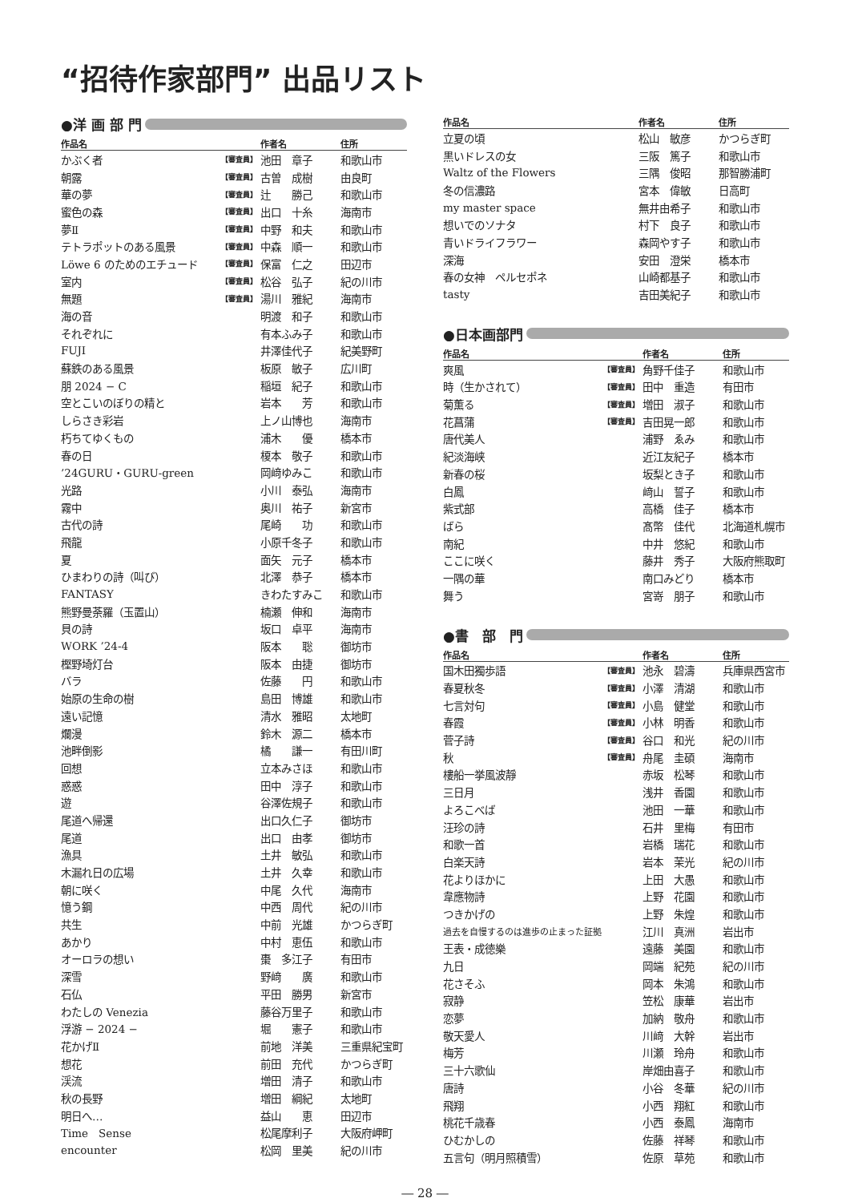“招待作家部門” 出品リスト
●洋 画 部 門
| 作品名 | | 作者名 | 住所 |
| --- | --- | --- | --- |
| かぶく者 | 【審査員】 | 池田 章子 | 和歌山市 |
| 朝露 | 【審査員】 | 古曽 成樹 | 由良町 |
| 華の夢 | 【審査員】 | 辻 勝己 | 和歌山市 |
| 蜜色の森 | 【審査員】 | 出口 十糸 | 海南市 |
| 夢Ⅱ | 【審査員】 | 中野 和夫 | 和歌山市 |
| テトラポットのある風景 | 【審査員】 | 中森 順一 | 和歌山市 |
| Löwe 6 のためのエチュード | 【審査員】 | 保富 仁之 | 田辺市 |
| 室内 | 【審査員】 | 松谷 弘子 | 紀の川市 |
| 無題 | 【審査員】 | 湯川 雅紀 | 海南市 |
| 海の音 | | 明渡 和子 | 和歌山市 |
| それぞれに | | 有本ふみ子 | 和歌山市 |
| FUJI | | 井澤佳代子 | 紀美野町 |
| 蘇鉄のある風景 | | 板原 敏子 | 広川町 |
| 朋 2024 − C | | 稲垣 紀子 | 和歌山市 |
| 空とこいのぼりの精と | | 岩本 芳 | 和歌山市 |
| しらさき彩岩 | | 上ノ山博也 | 海南市 |
| 朽ちてゆくもの | | 浦木 優 | 橋本市 |
| 春の日 | | 榎本 敬子 | 和歌山市 |
| ’24GURU・GURU-green | | 岡﨑ゆみこ | 和歌山市 |
| 光路 | | 小川 泰弘 | 海南市 |
| 霧中 | | 奥川 祐子 | 新宮市 |
| 古代の詩 | | 尾崎 功 | 和歌山市 |
| 飛龍 | | 小原千冬子 | 和歌山市 |
| 夏 | | 面矢 元子 | 橋本市 |
| ひまわりの詩（叫び） | | 北澤 恭子 | 橋本市 |
| FANTASY | | きわたすみこ | 和歌山市 |
| 熊野曼荼羅（玉置山） | | 楠瀬 伸和 | 海南市 |
| 貝の詩 | | 坂口 卓平 | 海南市 |
| WORK ’24-4 | | 阪本 聡 | 御坊市 |
| 樫野埼灯台 | | 阪本 由捷 | 御坊市 |
| バラ | | 佐藤 円 | 和歌山市 |
| 始原の生命の樹 | | 島田 博雄 | 和歌山市 |
| 遠い記憶 | | 清水 雅昭 | 太地町 |
| 爛漫 | | 鈴木 源二 | 橋本市 |
| 池畔倒影 | | 橘 謙一 | 有田川町 |
| 回想 | | 立本みさほ | 和歌山市 |
| 惑惑 | | 田中 淳子 | 和歌山市 |
| 遊 | | 谷澤佐規子 | 和歌山市 |
| 尾道へ帰還 | | 出口久仁子 | 御坊市 |
| 尾道 | | 出口 由孝 | 御坊市 |
| 漁具 | | 土井 敏弘 | 和歌山市 |
| 木漏れ日の広場 | | 土井 久幸 | 和歌山市 |
| 朝に咲く | | 中尾 久代 | 海南市 |
| 憶う鋼 | | 中西 周代 | 紀の川市 |
| 共生 | | 中前 光雄 | かつらぎ町 |
| あかり | | 中村 恵伍 | 和歌山市 |
| オーロラの想い | | 棗 多江子 | 有田市 |
| 深雪 | | 野﨑 廣 | 和歌山市 |
| 石仏 | | 平田 勝男 | 新宮市 |
| わたしの Venezia | | 藤谷万里子 | 和歌山市 |
| 浮游 − 2024 − | | 堀 憲子 | 和歌山市 |
| 花かげⅡ | | 前地 洋美 | 三重県紀宝町 |
| 想花 | | 前田 充代 | かつらぎ町 |
| 渓流 | | 増田 清子 | 和歌山市 |
| 秋の長野 | | 増田 綱紀 | 太地町 |
| 明日へ… | | 益山 恵 | 田辺市 |
| Time Sense | | 松尾摩利子 | 大阪府岬町 |
| encounter | | 松岡 里美 | 紀の川市 |
| 作品名 | | 作者名 | 住所 |
| --- | --- | --- | --- |
| 立夏の頃 | | 松山 敏彦 | かつらぎ町 |
| 黒いドレスの女 | | 三阪 篤子 | 和歌山市 |
| Waltz of the Flowers | | 三隅 俊昭 | 那智勝浦町 |
| 冬の信濃路 | | 宮本 偉敏 | 日高町 |
| my master space | | 無井由希子 | 和歌山市 |
| 想いでのソナタ | | 村下 良子 | 和歌山市 |
| 青いドライフラワー | | 森岡やす子 | 和歌山市 |
| 深海 | | 安田 澄栄 | 橋本市 |
| 春の女神 ペルセポネ | | 山崎都基子 | 和歌山市 |
| tasty | | 吉田美紀子 | 和歌山市 |
●日本画部門
| 作品名 | | 作者名 | 住所 |
| --- | --- | --- | --- |
| 爽風 | 【審査員】 | 角野千佳子 | 和歌山市 |
| 時（生かされて） | 【審査員】 | 田中 重造 | 有田市 |
| 菊薫る | 【審査員】 | 増田 淑子 | 和歌山市 |
| 花菖蒲 | 【審査員】 | 吉田晃一郎 | 和歌山市 |
| 唐代美人 | | 浦野 ゑみ | 和歌山市 |
| 紀淡海峡 | | 近江友紀子 | 橋本市 |
| 新春の桜 | | 坂梨とき子 | 和歌山市 |
| 白鳳 | | 﨑山 誓子 | 和歌山市 |
| 紫式部 | | 高橋 佳子 | 橋本市 |
| ばら | | 髙幣 佳代 | 北海道札幌市 |
| 南紀 | | 中井 悠紀 | 和歌山市 |
| ここに咲く | | 藤井 秀子 | 大阪府熊取町 |
| 一隅の華 | | 南口みどり | 橋本市 |
| 舞う | | 宮嵜 朋子 | 和歌山市 |
●書　部　門
| 作品名 | | 作者名 | 住所 |
| --- | --- | --- | --- |
| 国木田獨歩語 | 【審査員】 | 池永 碧濤 | 兵庫県西宮市 |
| 春夏秋冬 | 【審査員】 | 小澤 清湖 | 和歌山市 |
| 七言対句 | 【審査員】 | 小島 健堂 | 和歌山市 |
| 春霞 | 【審査員】 | 小林 明香 | 和歌山市 |
| 菅子詩 | 【審査員】 | 谷口 和光 | 紀の川市 |
| 秋 | 【審査員】 | 舟尾 圭碩 | 海南市 |
| 樓船一挙風波靜 | | 赤坂 松琴 | 和歌山市 |
| 三日月 | | 浅井 香園 | 和歌山市 |
| よろこべば | | 池田 一華 | 和歌山市 |
| 汪珍の詩 | | 石井 里梅 | 有田市 |
| 和歌一首 | | 岩橋 瑞花 | 和歌山市 |
| 白楽天詩 | | 岩本 茉光 | 紀の川市 |
| 花よりほかに | | 上田 大愚 | 和歌山市 |
| 韋應物詩 | | 上野 花園 | 和歌山市 |
| つきかげの | | 上野 朱煌 | 和歌山市 |
| 過去を自慢するのは進歩の止まった証拠 | | 江川 真洲 | 岩出市 |
| 王表・成徳樂 | | 遠藤 美園 | 和歌山市 |
| 九日 | | 岡端 紀苑 | 紀の川市 |
| 花さそふ | | 岡本 朱鴻 | 和歌山市 |
| 寂静 | | 笠松 康華 | 岩出市 |
| 恋夢 | | 加納 敬舟 | 和歌山市 |
| 敬天愛人 | | 川﨑 大幹 | 岩出市 |
| 梅芳 | | 川瀬 玲舟 | 和歌山市 |
| 三十六歌仙 | | 岸畑由喜子 | 和歌山市 |
| 唐詩 | | 小谷 冬華 | 紀の川市 |
| 飛翔 | | 小西 翔紅 | 和歌山市 |
| 桃花千歳春 | | 小西 泰鳳 | 海南市 |
| ひむかしの | | 佐藤 祥琴 | 和歌山市 |
| 五言句（明月照積雪） | | 佐原 草苑 | 和歌山市 |
― 28 ―